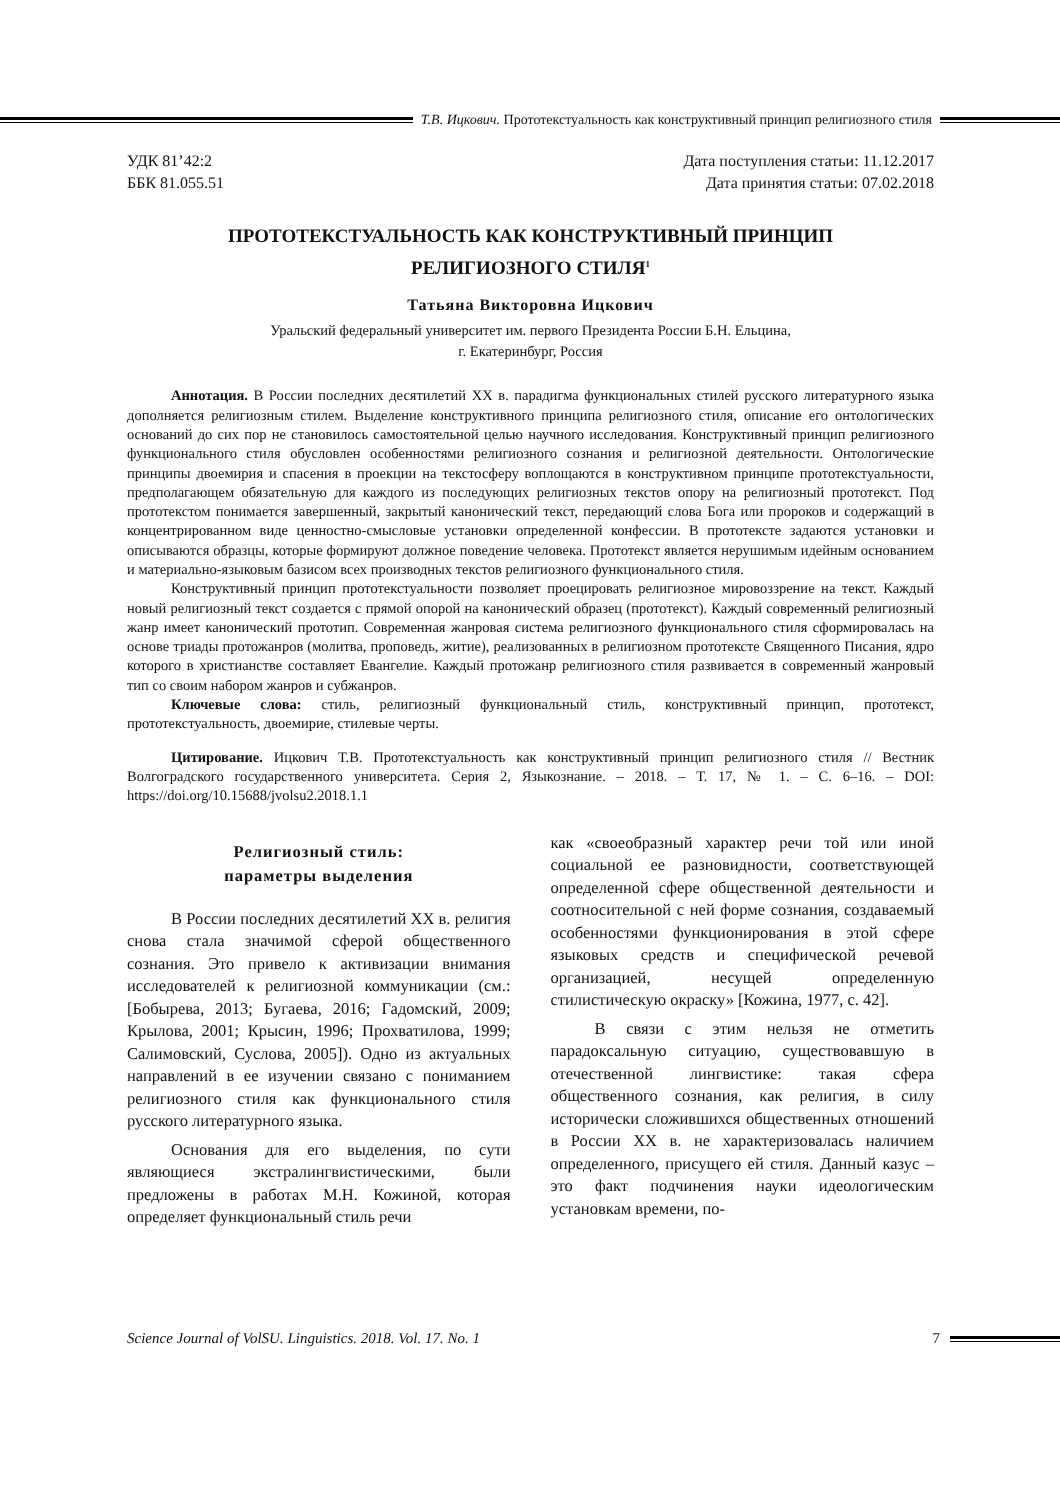Т.В. Ицкович. Прототекстуальность как конструктивный принцип религиозного стиля
УДК 81’42:2
ББК 81.055.51
Дата поступления статьи: 11.12.2017
Дата принятия статьи: 07.02.2018
ПРОТОТЕКСТУАЛЬНОСТЬ КАК КОНСТРУКТИВНЫЙ ПРИНЦИП
РЕЛИГИОЗНОГО СТИЛЯ<sup>1</sup>
Татьяна Викторовна Ицкович
Уральский федеральный университет им. первого Президента России Б.Н. Ельцина,
г. Екатеринбург, Россия
Аннотация. В России последних десятилетий XX в. парадигма функциональных стилей русского литературного языка дополняется религиозным стилем. Выделение конструктивного принципа религиозного стиля, описание его онтологических оснований до сих пор не становилось самостоятельной целью научного исследования. Конструктивный принцип религиозного функционального стиля обусловлен особенностями религиозного сознания и религиозной деятельности. Онтологические принципы двоемирия и спасения в проекции на текстосферу воплощаются в конструктивном принципе прототекстуальности, предполагающем обязательную для каждого из последующих религиозных текстов опору на религиозный прототекст. Под прототекстом понимается завершенный, закрытый канонический текст, передающий слова Бога или пророков и содержащий в концентрированном виде ценностно-смысловые установки определенной конфессии. В прототексте задаются установки и описываются образцы, которые формируют должное поведение человека. Прототекст является нерушимым идейным основанием и материально-языковым базисом всех производных текстов религиозного функционального стиля.
Конструктивный принцип прототекстуальности позволяет проецировать религиозное мировоззрение на текст. Каждый новый религиозный текст создается с прямой опорой на канонический образец (прототекст). Каждый современный религиозный жанр имеет канонический прототип. Современная жанровая система религиозного функционального стиля сформировалась на основе триады протожанров (молитва, проповедь, житие), реализованных в религиозном прототексте Священного Писания, ядро которого в христианстве составляет Евангелие. Каждый протожанр религиозного стиля развивается в современный жанровый тип со своим набором жанров и субжанров.
Ключевые слова: стиль, религиозный функциональный стиль, конструктивный принцип, прототекст, прототекстуальность, двоемирие, стилевые черты.
Цитирование. Ицкович Т.В. Прототекстуальность как конструктивный принцип религиозного стиля // Вестник Волгоградского государственного университета. Серия 2, Языкознание. – 2018. – Т. 17, № 1. – С. 6–16. – DOI: https://doi.org/10.15688/jvolsu2.2018.1.1
Религиозный стиль:
параметры выделения
В России последних десятилетий XX в. религия снова стала значимой сферой общественного сознания. Это привело к активизации внимания исследователей к религиозной коммуникации (см.: [Бобырева, 2013; Бугаева, 2016; Гадомский, 2009; Крылова, 2001; Крысин, 1996; Прохватилова, 1999; Салимовский, Суслова, 2005]). Одно из актуальных направлений в ее изучении связано с пониманием религиозного стиля как функционального стиля русского литературного языка.
Основания для его выделения, по сути являющиеся экстралингвистическими, были предложены в работах М.Н. Кожиной, которая определяет функциональный стиль речи
как «своеобразный характер речи той или иной социальной ее разновидности, соответствующей определенной сфере общественной деятельности и соотносительной с ней форме сознания, создаваемый особенностями функционирования в этой сфере языковых средств и специфической речевой организацией, несущей определенную стилистическую окраску» [Кожина, 1977, с. 42].
В связи с этим нельзя не отметить парадоксальную ситуацию, существовавшую в отечественной лингвистике: такая сфера общественного сознания, как религия, в силу исторически сложившихся общественных отношений в России XX в. не характеризовалась наличием определенного, присущего ей стиля. Данный казус – это факт подчинения науки идеологическим установкам времени, по-
Science Journal of VolSU. Linguistics. 2018. Vol. 17. No. 1 7